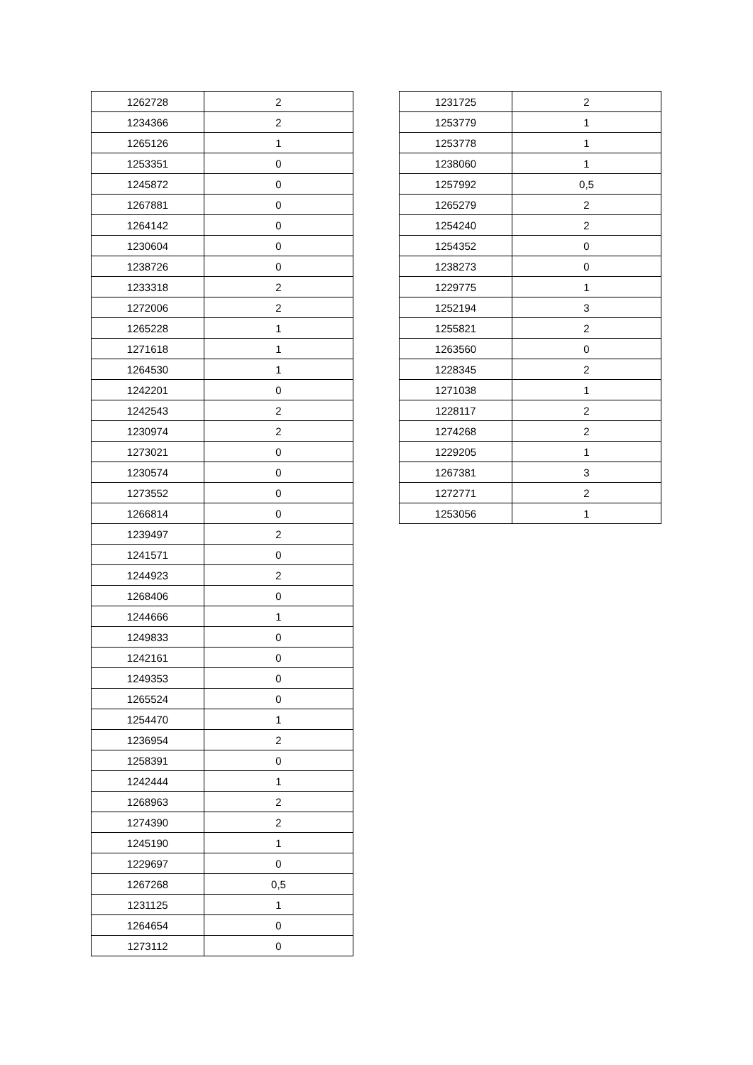| 1262728 | 2 |
| 1234366 | 2 |
| 1265126 | 1 |
| 1253351 | 0 |
| 1245872 | 0 |
| 1267881 | 0 |
| 1264142 | 0 |
| 1230604 | 0 |
| 1238726 | 0 |
| 1233318 | 2 |
| 1272006 | 2 |
| 1265228 | 1 |
| 1271618 | 1 |
| 1264530 | 1 |
| 1242201 | 0 |
| 1242543 | 2 |
| 1230974 | 2 |
| 1273021 | 0 |
| 1230574 | 0 |
| 1273552 | 0 |
| 1266814 | 0 |
| 1239497 | 2 |
| 1241571 | 0 |
| 1244923 | 2 |
| 1268406 | 0 |
| 1244666 | 1 |
| 1249833 | 0 |
| 1242161 | 0 |
| 1249353 | 0 |
| 1265524 | 0 |
| 1254470 | 1 |
| 1236954 | 2 |
| 1258391 | 0 |
| 1242444 | 1 |
| 1268963 | 2 |
| 1274390 | 2 |
| 1245190 | 1 |
| 1229697 | 0 |
| 1267268 | 0,5 |
| 1231125 | 1 |
| 1264654 | 0 |
| 1273112 | 0 |
| 1231725 | 2 |
| 1253779 | 1 |
| 1253778 | 1 |
| 1238060 | 1 |
| 1257992 | 0,5 |
| 1265279 | 2 |
| 1254240 | 2 |
| 1254352 | 0 |
| 1238273 | 0 |
| 1229775 | 1 |
| 1252194 | 3 |
| 1255821 | 2 |
| 1263560 | 0 |
| 1228345 | 2 |
| 1271038 | 1 |
| 1228117 | 2 |
| 1274268 | 2 |
| 1229205 | 1 |
| 1267381 | 3 |
| 1272771 | 2 |
| 1253056 | 1 |